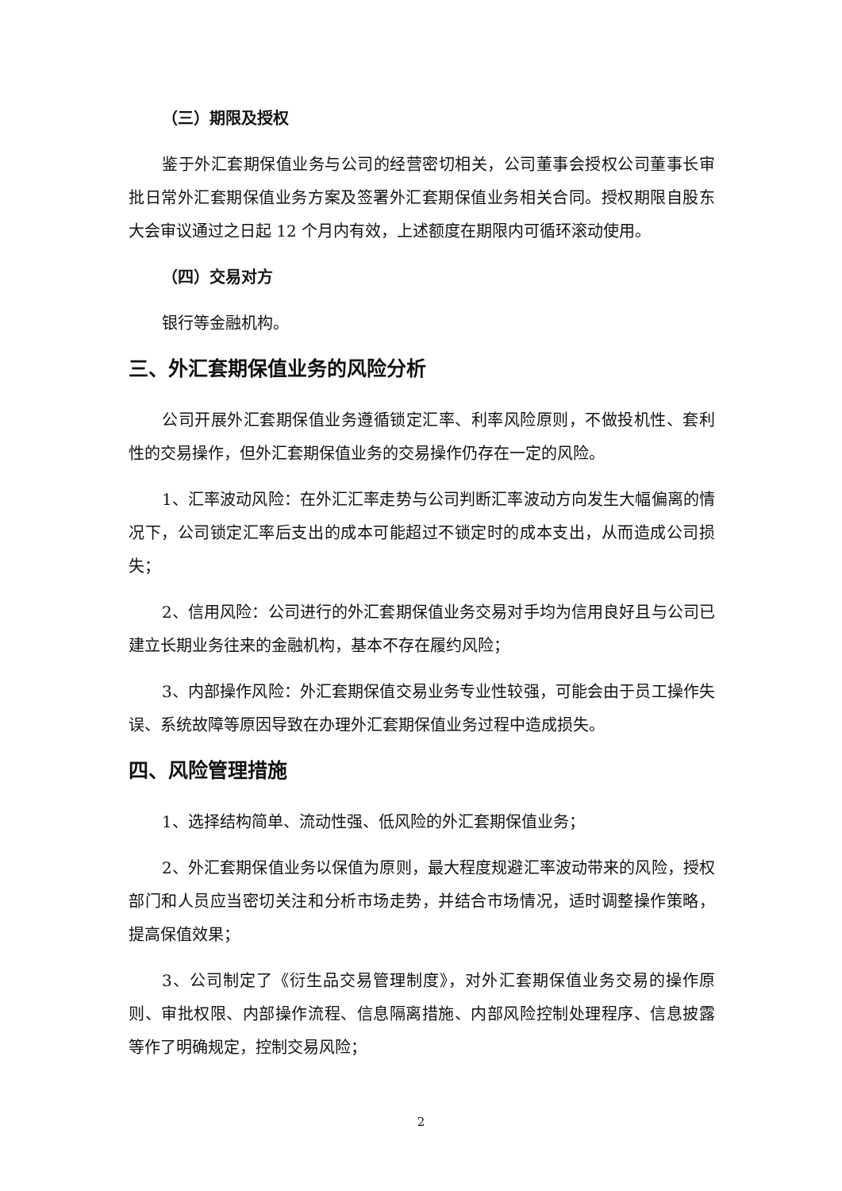（三）期限及授权
鉴于外汇套期保值业务与公司的经营密切相关，公司董事会授权公司董事长审批日常外汇套期保值业务方案及签署外汇套期保值业务相关合同。授权期限自股东大会审议通过之日起 12 个月内有效，上述额度在期限内可循环滚动使用。
（四）交易对方
银行等金融机构。
三、外汇套期保值业务的风险分析
公司开展外汇套期保值业务遵循锁定汇率、利率风险原则，不做投机性、套利性的交易操作，但外汇套期保值业务的交易操作仍存在一定的风险。
1、汇率波动风险：在外汇汇率走势与公司判断汇率波动方向发生大幅偏离的情况下，公司锁定汇率后支出的成本可能超过不锁定时的成本支出，从而造成公司损失；
2、信用风险：公司进行的外汇套期保值业务交易对手均为信用良好且与公司已建立长期业务往来的金融机构，基本不存在履约风险；
3、内部操作风险：外汇套期保值交易业务专业性较强，可能会由于员工操作失误、系统故障等原因导致在办理外汇套期保值业务过程中造成损失。
四、风险管理措施
1、选择结构简单、流动性强、低风险的外汇套期保值业务；
2、外汇套期保值业务以保值为原则，最大程度规避汇率波动带来的风险，授权部门和人员应当密切关注和分析市场走势，并结合市场情况，适时调整操作策略，提高保值效果；
3、公司制定了《衍生品交易管理制度》，对外汇套期保值业务交易的操作原则、审批权限、内部操作流程、信息隔离措施、内部风险控制处理程序、信息披露等作了明确规定，控制交易风险；
2